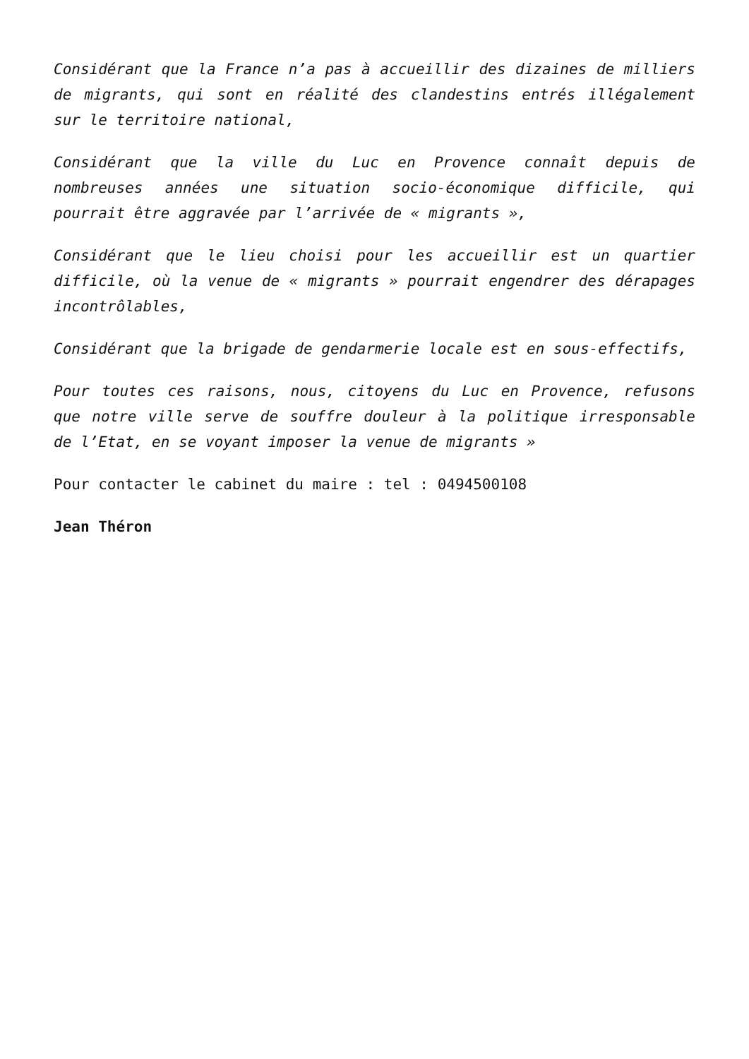Considérant que la France n’a pas à accueillir des dizaines de milliers de migrants, qui sont en réalité des clandestins entrés illégalement sur le territoire national,
Considérant que la ville du Luc en Provence connaît depuis de nombreuses années une situation socio-économique difficile, qui pourrait être aggravée par l’arrivée de « migrants »,
Considérant que le lieu choisi pour les accueillir est un quartier difficile, où la venue de « migrants » pourrait engendrer des dérapages incontrôlables,
Considérant que la brigade de gendarmerie locale est en sous-effectifs,
Pour toutes ces raisons, nous, citoyens du Luc en Provence, refusons que notre ville serve de souffre douleur à la politique irresponsable de l’Etat, en se voyant imposer la venue de migrants »
Pour contacter le cabinet du maire : tel : 0494500108
Jean Théron